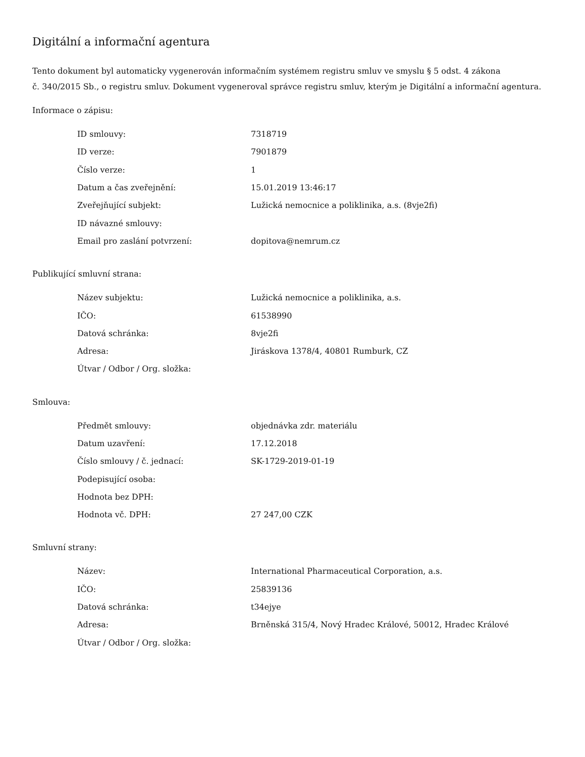Digitální a informační agentura
Tento dokument byl automaticky vygenerován informačním systémem registru smluv ve smyslu § 5 odst. 4 zákona
č. 340/2015 Sb., o registru smluv. Dokument vygeneroval správce registru smluv, kterým je Digitální a informační agentura.
Informace o zápisu:
| ID smlouvy: | 7318719 |
| ID verze: | 7901879 |
| Číslo verze: | 1 |
| Datum a čas zveřejnění: | 15.01.2019 13:46:17 |
| Zveřejňující subjekt: | Lužická nemocnice a poliklinika, a.s. (8vje2fi) |
| ID návazné smlouvy: | |
| Email pro zaslání potvrzení: | dopitova@nemrum.cz |
Publikující smluvní strana:
| Název subjektu: | Lužická nemocnice a poliklinika, a.s. |
| IČO: | 61538990 |
| Datová schránka: | 8vje2fi |
| Adresa: | Jiráskova 1378/4, 40801 Rumburk, CZ |
| Útvar / Odbor / Org. složka: | |
Smlouva:
| Předmět smlouvy: | objednávka zdr. materiálu |
| Datum uzavření: | 17.12.2018 |
| Číslo smlouvy / č. jednací: | SK-1729-2019-01-19 |
| Podepisující osoba: | |
| Hodnota bez DPH: | |
| Hodnota vč. DPH: | 27 247,00 CZK |
Smluvní strany:
| Název: | International Pharmaceutical Corporation, a.s. |
| IČO: | 25839136 |
| Datová schránka: | t34ejye |
| Adresa: | Brněnská 315/4, Nový Hradec Králové, 50012, Hradec Králové |
| Útvar / Odbor / Org. složka: | |